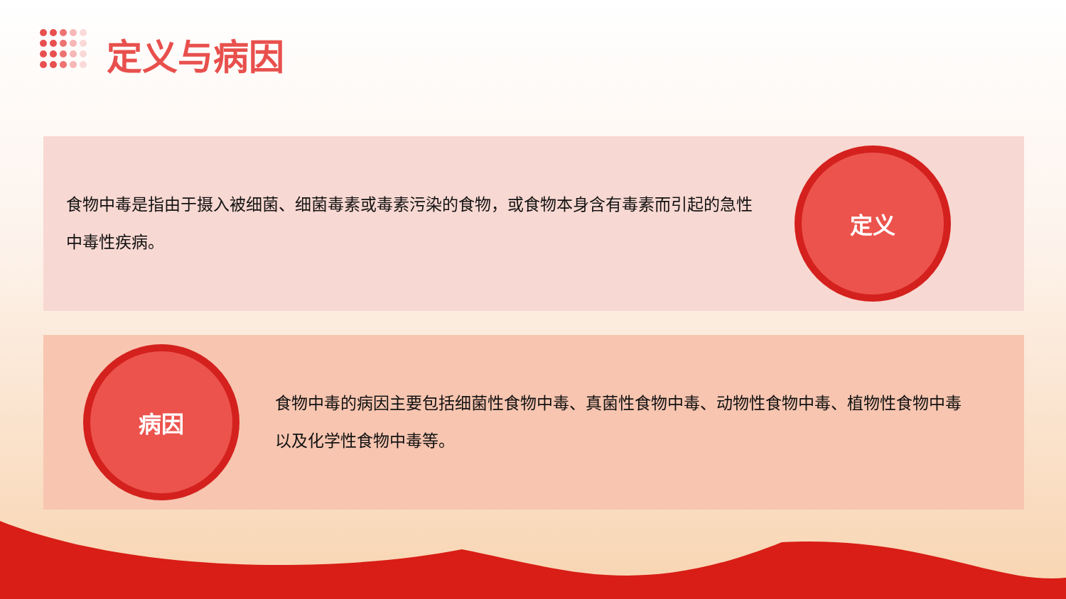定义与病因
食物中毒是指由于摄入被细菌、细菌毒素或毒素污染的食物，或食物本身含有毒素而引起的急性中毒性疾病。
定义
病因
食物中毒的病因主要包括细菌性食物中毒、真菌性食物中毒、动物性食物中毒、植物性食物中毒以及化学性食物中毒等。